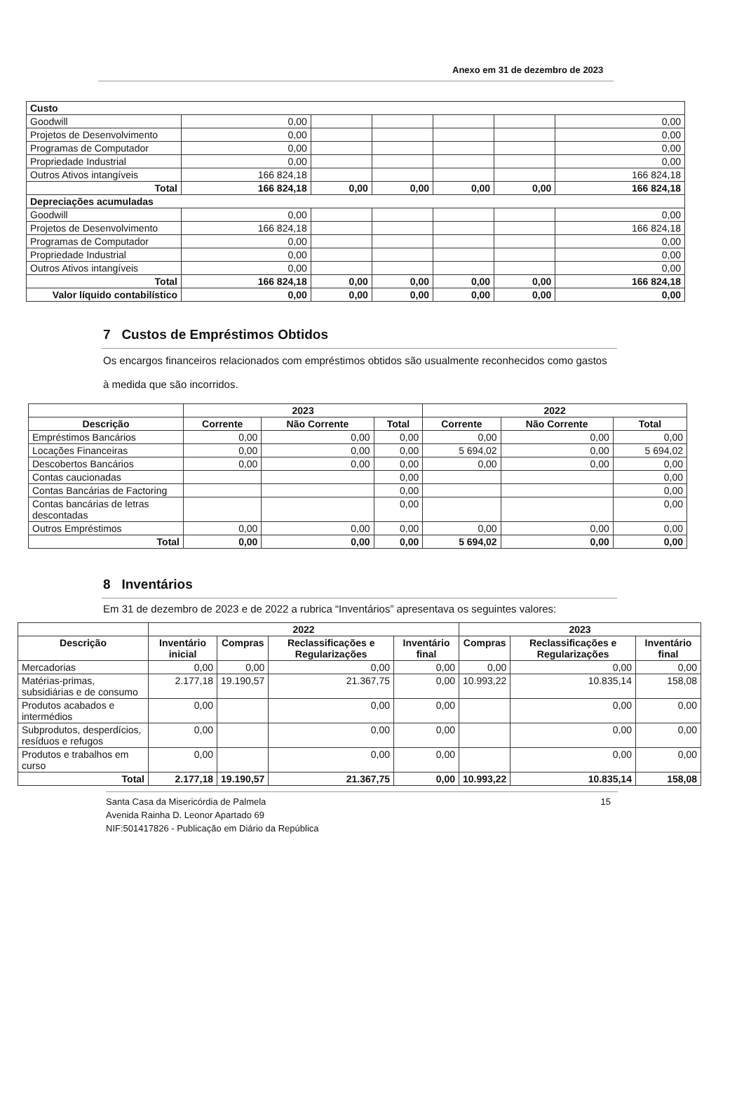Anexo em 31 de dezembro de 2023
| Custo | | | | | | |
| Goodwill | 0,00 | | | | | 0,00 |
| Projetos de Desenvolvimento | 0,00 | | | | | 0,00 |
| Programas de Computador | 0,00 | | | | | 0,00 |
| Propriedade Industrial | 0,00 | | | | | 0,00 |
| Outros Ativos intangíveis | 166 824,18 | | | | | 166 824,18 |
| Total | 166 824,18 | 0,00 | 0,00 | 0,00 | 0,00 | 166 824,18 |
| Depreciações acumuladas | | | | | | |
| Goodwill | 0,00 | | | | | 0,00 |
| Projetos de Desenvolvimento | 166 824,18 | | | | | 166 824,18 |
| Programas de Computador | 0,00 | | | | | 0,00 |
| Propriedade Industrial | 0,00 | | | | | 0,00 |
| Outros Ativos intangíveis | 0,00 | | | | | 0,00 |
| Total | 166 824,18 | 0,00 | 0,00 | 0,00 | 0,00 | 166 824,18 |
| Valor líquido contabilístico | 0,00 | 0,00 | 0,00 | 0,00 | 0,00 | 0,00 |
7 Custos de Empréstimos Obtidos
Os encargos financeiros relacionados com empréstimos obtidos são usualmente reconhecidos como gastos à medida que são incorridos.
| | 2023 | | | 2022 | | |
| --- | --- | --- | --- | --- | --- | --- |
| Descrição | Corrente | Não Corrente | Total | Corrente | Não Corrente | Total |
| Empréstimos Bancários | 0,00 | 0,00 | 0,00 | 0,00 | 0,00 | 0,00 |
| Locações Financeiras | 0,00 | 0,00 | 0,00 | 5 694,02 | 0,00 | 5 694,02 |
| Descobertos Bancários | 0,00 | 0,00 | 0,00 | 0,00 | 0,00 | 0,00 |
| Contas caucionadas | | | 0,00 | | | 0,00 |
| Contas Bancárias de Factoring | | | 0,00 | | | 0,00 |
| Contas bancárias de letras descontadas | | | 0,00 | | | 0,00 |
| Outros Empréstimos | 0,00 | 0,00 | 0,00 | 0,00 | 0,00 | 0,00 |
| Total | 0,00 | 0,00 | 0,00 | 5 694,02 | 0,00 | 0,00 |
8 Inventários
Em 31 de dezembro de 2023 e de 2022 a rubrica “Inventários” apresentava os seguintes valores:
| | 2022 | | | | 2023 | | |
| --- | --- | --- | --- | --- | --- | --- | --- |
| Descrição | Inventário inicial | Compras | Reclassificações e Regularizações | Inventário final | Compras | Reclassificações e Regularizações | Inventário final |
| Mercadorias | 0,00 | 0,00 | 0,00 | 0,00 | 0,00 | 0,00 | 0,00 |
| Matérias-primas, subsidiárias e de consumo | 2.177,18 | 19.190,57 | 21.367,75 | 0,00 | 10.993,22 | 10.835,14 | 158,08 |
| Produtos acabados e intermédios | 0,00 | | 0,00 | 0,00 | | 0,00 | 0,00 |
| Subprodutos, desperdícios, resíduos e refugos | 0,00 | | 0,00 | 0,00 | | 0,00 | 0,00 |
| Produtos e trabalhos em curso | 0,00 | | 0,00 | 0,00 | | 0,00 | 0,00 |
| Total | 2.177,18 | 19.190,57 | 21.367,75 | 0,00 | 10.993,22 | 10.835,14 | 158,08 |
15 Santa Casa da Misericórdia de Palmela
Avenida Rainha D. Leonor Apartado 69
NIF:501417826 - Publicação em Diário da República